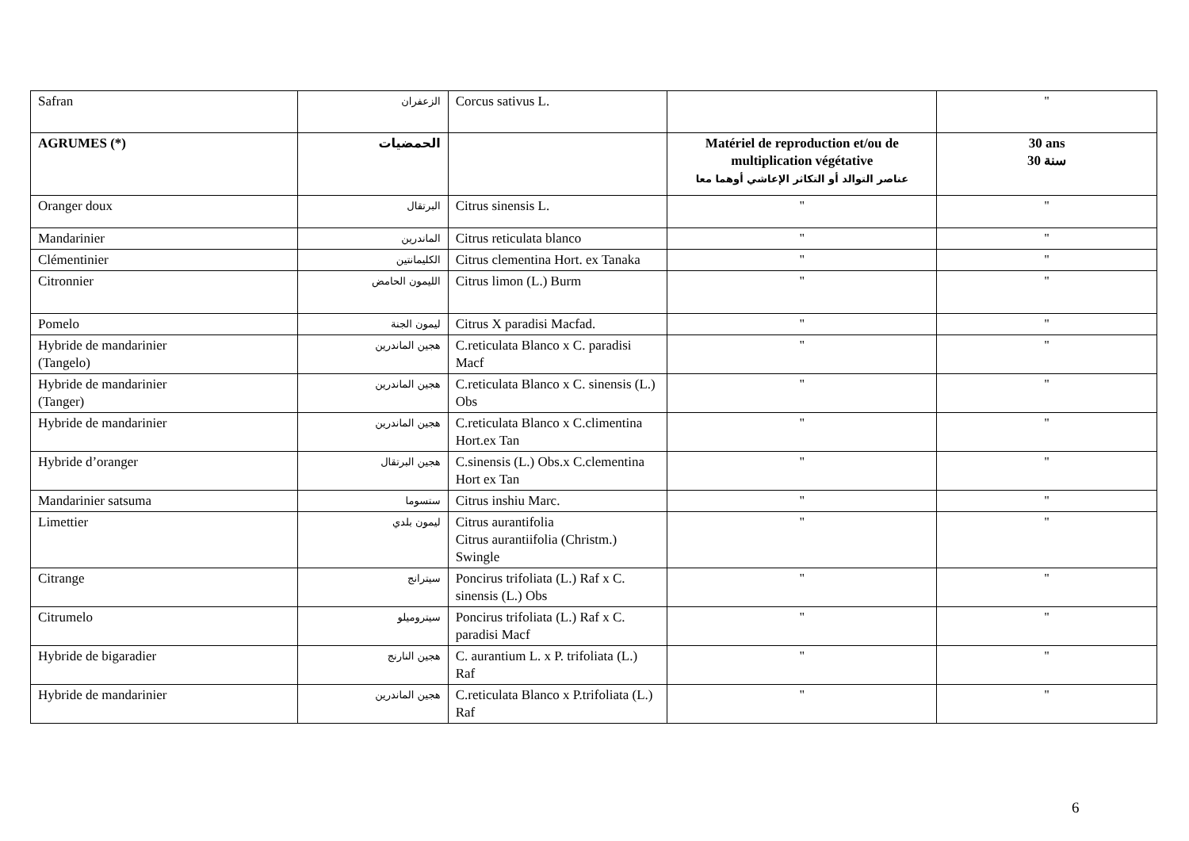| Safran | الزعفران | Corcus sativus L. | | '' |
| AGRUMES (*) | الحمضيات | | Matériel de reproduction et/ou de multiplication végétative عناصر التوالد أو التكاثر الإعاشي أوهما معا | 30 ans 30 سنة |
| Oranger doux | البرتقال | Citrus sinensis L. | '' | '' |
| Mandarinier | الماندرين | Citrus reticulata blanco | '' | '' |
| Clémentinier | الكليمانتين | Citrus clementina Hort. ex Tanaka | '' | '' |
| Citronnier | الليمون الحامض | Citrus limon (L.) Burm | '' | '' |
| Pomelo | ليمون الجنة | Citrus X paradisi Macfad. | '' | '' |
| Hybride de mandarinier (Tangelo) | هجين الماندرين | C.reticulata Blanco x C. paradisi Macf | '' | '' |
| Hybride de mandarinier (Tanger) | هجين الماندرين | C.reticulata Blanco x C. sinensis (L.) Obs | '' | '' |
| Hybride de mandarinier | هجين الماندرين | C.reticulata Blanco x C.climentina Hort.ex Tan | '' | '' |
| Hybride d’oranger | هجين البرتقال | C.sinensis (L.) Obs.x C.clementina Hort ex Tan | '' | '' |
| Mandarinier satsuma | ستسوما | Citrus inshiu Marc. | '' | '' |
| Limettier | ليمون بلدي | Citrus aurantifolia Citrus aurantiifolia (Christm.) Swingle | '' | '' |
| Citrange | سيترانج | Poncirus trifoliata (L.) Raf x C. sinensis (L.) Obs | '' | '' |
| Citrumelo | سيتروميلو | Poncirus trifoliata (L.) Raf x C. paradisi Macf | '' | '' |
| Hybride de bigaradier | هجين النارنج | C. aurantium L. x P. trifoliata (L.) Raf | '' | '' |
| Hybride de mandarinier | هجين الماندرين | C.reticulata Blanco x P.trifoliata (L.) Raf | '' | '' |
6